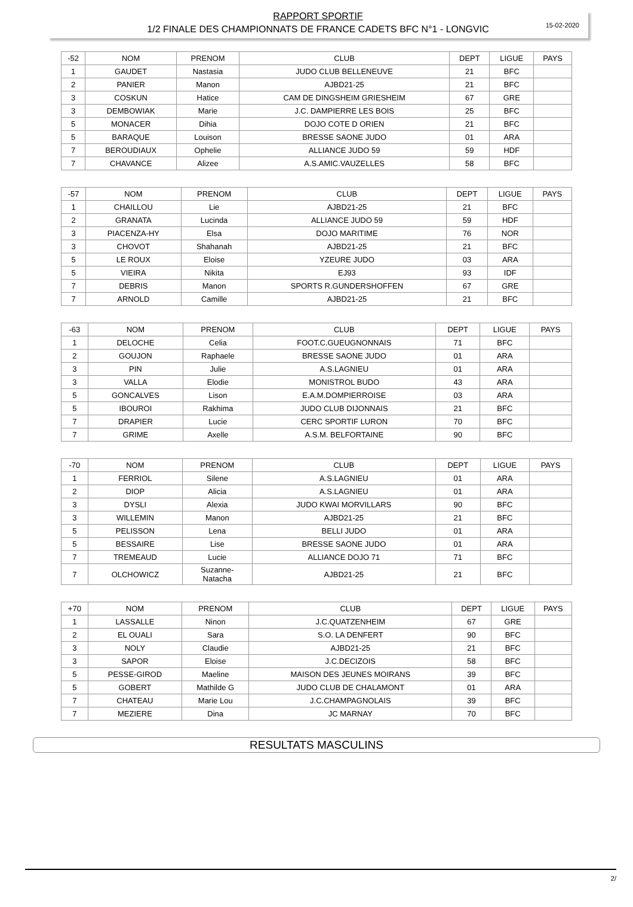15-02-2020
RAPPORT SPORTIF
1/2 FINALE DES CHAMPIONNATS DE FRANCE CADETS BFC N°1 - LONGVIC
| -52 | NOM | PRENOM | CLUB | DEPT | LIGUE | PAYS |
| --- | --- | --- | --- | --- | --- | --- |
| 1 | GAUDET | Nastasia | JUDO CLUB BELLENEUVE | 21 | BFC | |
| 2 | PANIER | Manon | AJBD21-25 | 21 | BFC | |
| 3 | COSKUN | Hatice | CAM DE DINGSHEIM GRIESHEIM | 67 | GRE | |
| 3 | DEMBOWIAK | Marie | J.C. DAMPIERRE LES BOIS | 25 | BFC | |
| 5 | MONACER | Dihia | DOJO COTE D ORIEN | 21 | BFC | |
| 5 | BARAQUE | Louison | BRESSE SAONE JUDO | 01 | ARA | |
| 7 | BEROUDIAUX | Ophelie | ALLIANCE JUDO 59 | 59 | HDF | |
| 7 | CHAVANCE | Alizee | A.S.AMIC.VAUZELLES | 58 | BFC | |
| -57 | NOM | PRENOM | CLUB | DEPT | LIGUE | PAYS |
| --- | --- | --- | --- | --- | --- | --- |
| 1 | CHAILLOU | Lie | AJBD21-25 | 21 | BFC | |
| 2 | GRANATA | Lucinda | ALLIANCE JUDO 59 | 59 | HDF | |
| 3 | PIACENZA-HY | Elsa | DOJO MARITIME | 76 | NOR | |
| 3 | CHOVOT | Shahanah | AJBD21-25 | 21 | BFC | |
| 5 | LE ROUX | Eloise | YZEURE JUDO | 03 | ARA | |
| 5 | VIEIRA | Nikita | EJ93 | 93 | IDF | |
| 7 | DEBRIS | Manon | SPORTS R.GUNDERSHOFFEN | 67 | GRE | |
| 7 | ARNOLD | Camille | AJBD21-25 | 21 | BFC | |
| -63 | NOM | PRENOM | CLUB | DEPT | LIGUE | PAYS |
| --- | --- | --- | --- | --- | --- | --- |
| 1 | DELOCHE | Celia | FOOT.C.GUEUGNONNAIS | 71 | BFC | |
| 2 | GOUJON | Raphaele | BRESSE SAONE JUDO | 01 | ARA | |
| 3 | PIN | Julie | A.S.LAGNIEU | 01 | ARA | |
| 3 | VALLA | Elodie | MONISTROL BUDO | 43 | ARA | |
| 5 | GONCALVES | Lison | E.A.M.DOMPIERROISE | 03 | ARA | |
| 5 | IBOUROI | Rakhima | JUDO CLUB DIJONNAIS | 21 | BFC | |
| 7 | DRAPIER | Lucie | CERC SPORTIF LURON | 70 | BFC | |
| 7 | GRIME | Axelle | A.S.M. BELFORTAINE | 90 | BFC | |
| -70 | NOM | PRENOM | CLUB | DEPT | LIGUE | PAYS |
| --- | --- | --- | --- | --- | --- | --- |
| 1 | FERRIOL | Silene | A.S.LAGNIEU | 01 | ARA | |
| 2 | DIOP | Alicia | A.S.LAGNIEU | 01 | ARA | |
| 3 | DYSLI | Alexia | JUDO KWAI MORVILLARS | 90 | BFC | |
| 3 | WILLEMIN | Manon | AJBD21-25 | 21 | BFC | |
| 5 | PELISSON | Lena | BELLI JUDO | 01 | ARA | |
| 5 | BESSAIRE | Lise | BRESSE SAONE JUDO | 01 | ARA | |
| 7 | TREMEAUD | Lucie | ALLIANCE DOJO 71 | 71 | BFC | |
| 7 | OLCHOWICZ | Suzanne- Natacha | AJBD21-25 | 21 | BFC | |
| +70 | NOM | PRENOM | CLUB | DEPT | LIGUE | PAYS |
| --- | --- | --- | --- | --- | --- | --- |
| 1 | LASSALLE | Ninon | J.C.QUATZENHEIM | 67 | GRE | |
| 2 | EL OUALI | Sara | S.O. LA DENFERT | 90 | BFC | |
| 3 | NOLY | Claudie | AJBD21-25 | 21 | BFC | |
| 3 | SAPOR | Eloise | J.C.DECIZOIS | 58 | BFC | |
| 5 | PESSE-GIROD | Maeline | MAISON DES JEUNES MOIRANS | 39 | BFC | |
| 5 | GOBERT | Mathilde G | JUDO CLUB DE CHALAMONT | 01 | ARA | |
| 7 | CHATEAU | Marie Lou | J.C.CHAMPAGNOLAIS | 39 | BFC | |
| 7 | MEZIERE | Dina | JC MARNAY | 70 | BFC | |
RESULTATS MASCULINS
2/